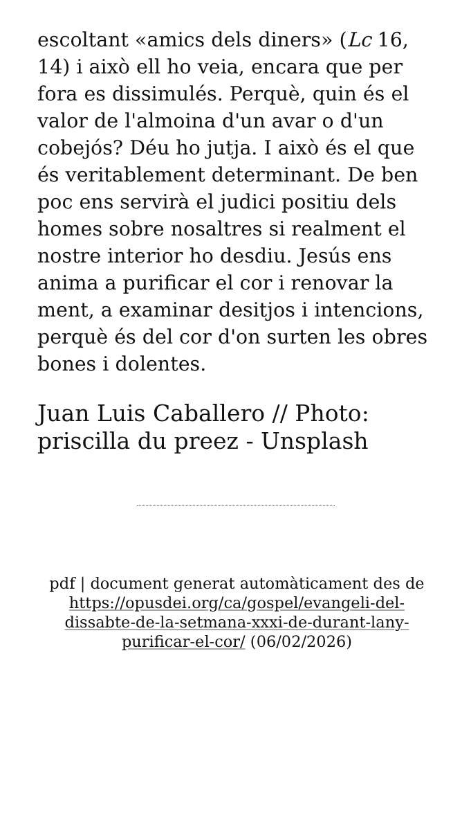escoltant «amics dels diners» (Lc 16, 14) i això ell ho veia, encara que per fora es dissimulés. Perquè, quin és el valor de l'almoina d'un avar o d'un cobejós? Déu ho jutja. I això és el que és veritablement determinant. De ben poc ens servirà el judici positiu dels homes sobre nosaltres si realment el nostre interior ho desdiu. Jesús ens anima a purificar el cor i renovar la ment, a examinar desitjos i intencions, perquè és del cor d'on surten les obres bones i dolentes.
Juan Luis Caballero // Photo: priscilla du preez - Unsplash
pdf | document generat automàticament des de https://opusdei.org/ca/gospel/evangeli-del-dissabte-de-la-setmana-xxxi-de-durant-lany-purificar-el-cor/ (06/02/2026)